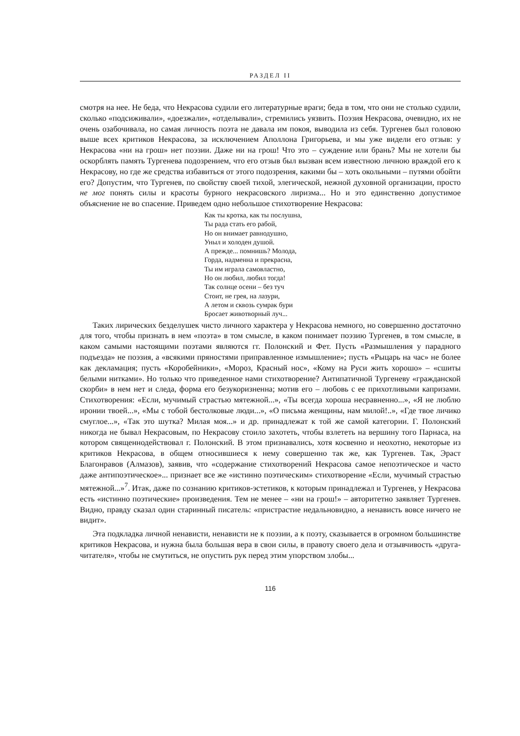РАЗДЕЛ II
смотря на нее. Не беда, что Некрасова судили его литературные враги; беда в том, что они не столько судили, сколько «подсиживали», «доезжали», «отделывали», стремились уязвить. Поэзия Некрасова, очевидно, их не очень озабочивала, но самая личность поэта не давала им покоя, выводила из себя. Тургенев был головою выше всех критиков Некрасова, за исключением Аполлона Григорьева, и мы уже видели его отзыв: у Некрасова «ни на грош» нет поэзии. Даже ни на грош! Что это – суждение или брань? Мы не хотели бы оскорблять память Тургенева подозрением, что его отзыв был вызван всем известною личною враждой его к Некрасову, но где же средства избавиться от этого подозрения, какими бы – хоть окольными – путями обойти его? Допустим, что Тургенев, по свойству своей тихой, элегической, нежной духовной организации, просто не мог понять силы и красоты бурного некрасовского лиризма... Но и это единственно допустимое объяснение не во спасение. Приведем одно небольшое стихотворение Некрасова:
Как ты кротка, как ты послушна,
Ты рада стать его рабой,
Но он внимает равнодушно,
Уныл и холоден душой.
А прежде... помнишь? Молода,
Горда, надменна и прекрасна,
Ты им играла самовластно,
Но он любил, любил тогда!
Так солнце осени – без туч
Стоит, не грея, на лазури,
А летом и сквозь сумрак бури
Бросает животворный луч...
Таких лирических безделушек чисто личного характера у Некрасова немного, но совершенно достаточно для того, чтобы признать в нем «поэта» в том смысле, в каком понимает поэзию Тургенев, в том смысле, в каком самыми настоящими поэтами являются гг. Полонский и Фет. Пусть «Размышления у парадного подъезда» не поэзия, а «всякими пряностями приправленное измышление»; пусть «Рыцарь на час» не более как декламация; пусть «Коробейники», «Мороз, Красный нос», «Кому на Руси жить хорошо» – «сшиты белыми нитками». Но только что приведенное нами стихотворение? Антипатичной Тургеневу «гражданской скорби» в нем нет и следа, форма его безукоризненна; мотив его – любовь с ее прихотливыми капризами. Стихотворения: «Если, мучимый страстью мятежной...», «Ты всегда хороша несравненно...», «Я не люблю иронии твоей...», «Мы с тобой бестолковые люди...», «О письма женщины, нам милой!..», «Где твое личико смуглое...», «Так это шутка? Милая моя...» и др. принадлежат к той же самой категории. Г. Полонский никогда не бывал Некрасовым, по Некрасову стоило захотеть, чтобы взлететь на вершину того Парнаса, на котором священнодействовал г. Полонский. В этом признавались, хотя косвенно и неохотно, некоторые из критиков Некрасова, в общем относившиеся к нему совершенно так же, как Тургенев. Так, Эраст Благонравов (Алмазов), заявив, что «содержание стихотворений Некрасова самое непоэтическое и часто даже антипоэтическое»... признает все же «истинно поэтическим» стихотворение «Если, мучимый страстью мятежной...»<sup>7</sup>. Итак, даже по сознанию критиков-эстетиков, к которым принадлежал и Тургенев, у Некрасова есть «истинно поэтические» произведения. Тем не менее – «ни на грош!» – авторитетно заявляет Тургенев. Видно, правду сказал один старинный писатель: «пристрастие недальновидно, а ненависть вовсе ничего не видит».
Эта подкладка личной ненависти, ненависти не к поэзии, а к поэту, сказывается в огромном большинстве критиков Некрасова, и нужна была большая вера в свои силы, в правоту своего дела и отзывчивость «друга-читателя», чтобы не смутиться, не опустить рук перед этим упорством злобы...
116